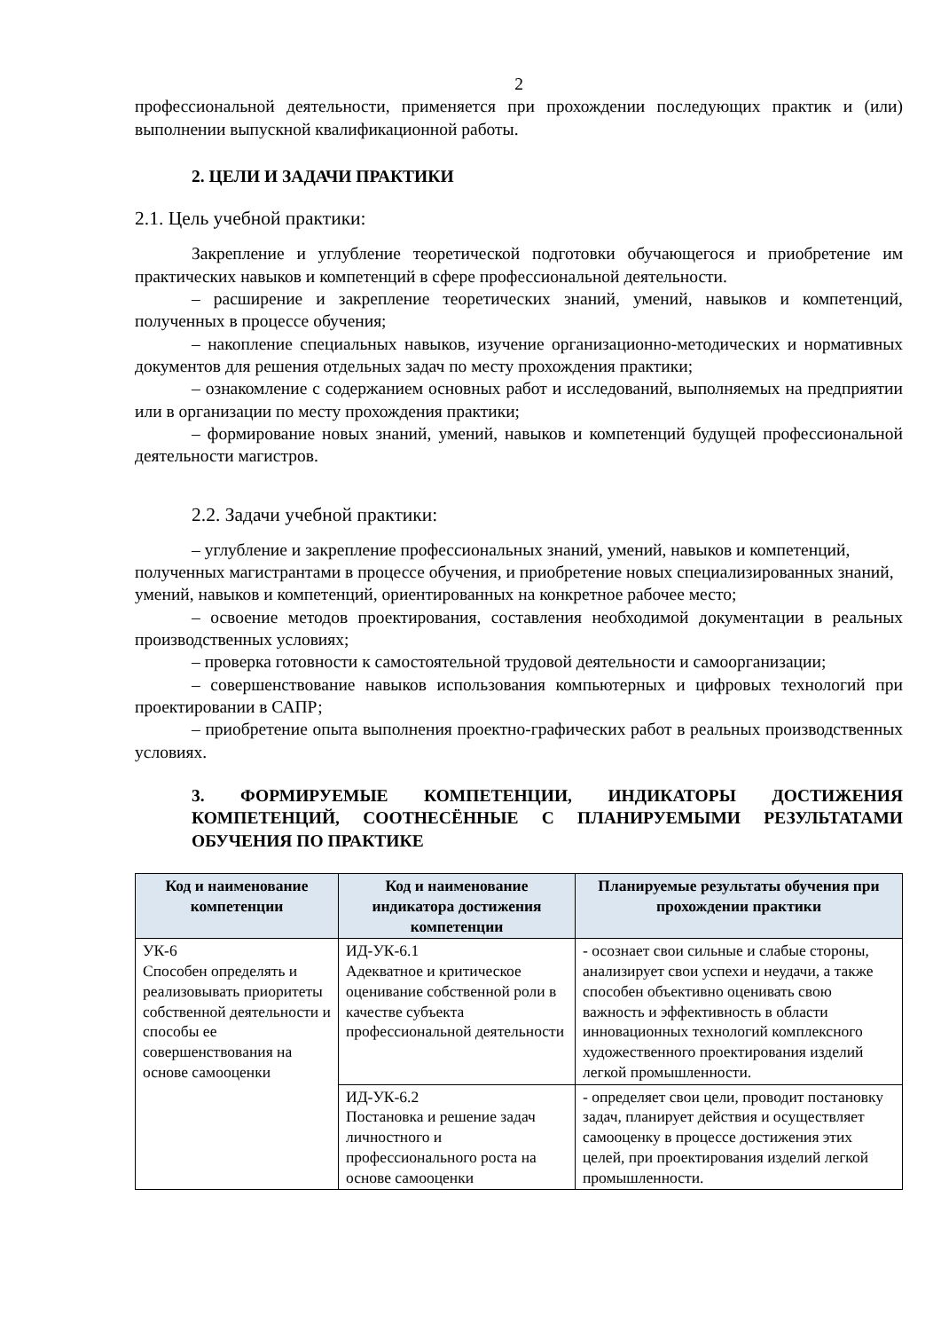2
профессиональной деятельности, применяется при прохождении последующих практик и (или) выполнении выпускной квалификационной работы.
2. ЦЕЛИ И ЗАДАЧИ ПРАКТИКИ
2.1. Цель учебной практики:
Закрепление и углубление теоретической подготовки обучающегося и приобретение им практических навыков и компетенций в сфере профессиональной деятельности.
– расширение и закрепление теоретических знаний, умений, навыков и компетенций, полученных в процессе обучения;
– накопление специальных навыков, изучение организационно-методических и нормативных документов для решения отдельных задач по месту прохождения практики;
– ознакомление с содержанием основных работ и исследований, выполняемых на предприятии или в организации по месту прохождения практики;
– формирование новых знаний, умений, навыков и компетенций будущей профессиональной деятельности магистров.
2.2. Задачи учебной практики:
– углубление и закрепление профессиональных знаний, умений, навыков и компетенций, полученных магистрантами в процессе обучения, и приобретение новых специализированных знаний, умений, навыков и компетенций, ориентированных на конкретное рабочее место;
– освоение методов проектирования, составления необходимой документации в реальных производственных условиях;
– проверка готовности к самостоятельной трудовой деятельности и самоорганизации;
– совершенствование навыков использования компьютерных и цифровых технологий при проектировании в САПР;
– приобретение опыта выполнения проектно-графических работ в реальных производственных условиях.
3. ФОРМИРУЕМЫЕ КОМПЕТЕНЦИИ, ИНДИКАТОРЫ ДОСТИЖЕНИЯ КОМПЕТЕНЦИЙ, СООТНЕСЁННЫЕ С ПЛАНИРУЕМЫМИ РЕЗУЛЬТАТАМИ ОБУЧЕНИЯ ПО ПРАКТИКЕ
| Код и наименование компетенции | Код и наименование индикатора достижения компетенции | Планируемые результаты обучения при прохождении практики |
| --- | --- | --- |
| УК-6 Способен определять и реализовывать приоритеты собственной деятельности и способы ее совершенствования на основе самооценки | ИД-УК-6.1 Адекватное и критическое оценивание собственной роли в качестве субъекта профессиональной деятельности | - осознает свои сильные и слабые стороны, анализирует свои успехи и неудачи, а также способен объективно оценивать свою важность и эффективность в области инновационных технологий комплексного художественного проектирования изделий легкой промышленности. |
| | ИД-УК-6.2 Постановка и решение задач личностного и профессионального роста на основе самооценки | - определяет свои цели, проводит постановку задач, планирует действия и осуществляет самооценку в процессе достижения этих целей, при проектирования изделий легкой промышленности. |